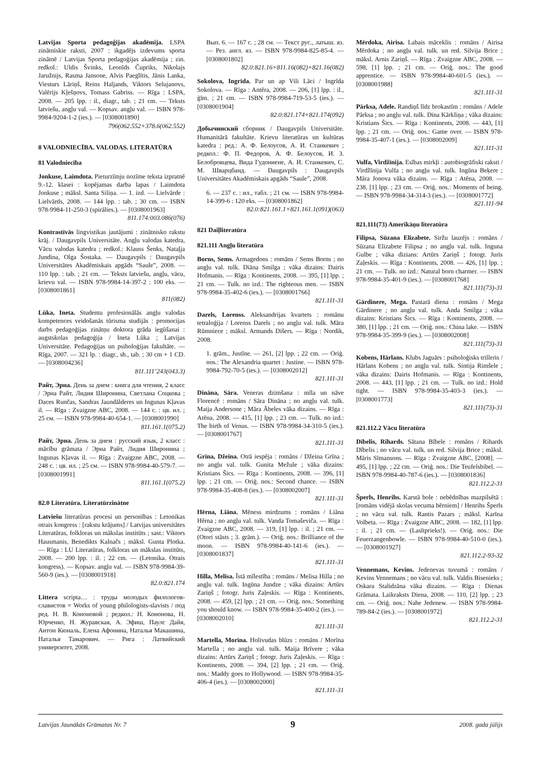Latvijas Sporta pedagoģijas akadēmija. LSPA zinātniskie raksti, 2007 : ikgadējs izdevums sporta zinātnē / Latvijas Sporta pedagoģijas akadēmija ; zin. redkol.: Uldis Švinks, Leonīds Čupriks, Nikolajs Jaružnijs, Rasma Jansone, Alvis Paeglītis, Jānis Lanka, Viesturs Lāriņš, Reins Haljands, Viktors Selujanovs, Valērijs Kļešņovs, Tomass Gabriss. — Rīga : LSPA, 2008. — 205 lpp. : il., diagr., tab. ; 21 cm. — Teksts latviešu, angļu val. — Kopsav. angļu val. — ISBN 978-9984-9204-1-2 (ies.). — [0308001890]
796(062.552+378.6(062.552)
8 VALODNIECĪBA. VALODAS. LITERATŪRA
81 Valodniecība
Jonkuse, Laimdota. Pieturzīmju nozīme teksta izpratnē 9.-12. klasei : kopējamas darba lapas / Laimdota Jonkuse ; māksl. Santa Siliņa. — 1. izd. — Lielvārde : Lielvārds, 2008. — 144 lpp. : tab. ; 30 cm. — ISBN 978-9984-11-250-3 (spirālies.). — [0308001963]
811.174:003.086(076)
Kontrastīvās lingvistikas jautājumi : zinātnisko rakstu krāj. / Daugavpils Universitāte. Angļu valodas katedra, Vācu valodas katedra ; redkol.: Klauss Šenks, Nataļja Jundina, Olga Šostaka. — Daugavpils : Daugavpils Universitātes Akadēmiskais apgāds “Saule”, 2008. — 110 lpp. : tab. ; 21 cm. — Teksts latviešu, angļu, vācu, krievu val. — ISBN 978-9984-14-397-2 : 100 eks. — [0308001861]
811(082)
Lūka, Ineta. Studentu profesionālās angļu valodas kompetences veidošanās tūrisma studijās : promocijas darbs pedagoģijas zinātņu doktora grāda iegūšanai : augstskolas pedagoģija / Ineta Lūka ; Latvijas Universitāte. Pedagoģijas un psiholoģijas fakultāte. — Rīga, 2007. — 321 lp. : diagr., sh., tab. ; 30 cm + 1 CD. — [0308004236]
811.111’243(043.3)
Райт, Эрна. День за днем : книга для чтения, 2 класс / Эрна Райт, Лидия Широнина, Светлана Соцкова ; Daces Runčas, Sandras Jaundālderes un Ingunas Kļavas il. — Rīga : Zvaigzne ABC, 2008. — 144 с. : цв. ил. ; 25 см. — ISBN 978-9984-40-654-1. — [0308001990]
811.161.1(075.2)
Райт, Эрна. День за днем : русский язык, 2 класс : mācību grāmata / Эрна Райт, Лидия Широнина ; Ingunas Kļavas il. — Rīga : Zvaigzne ABC, 2008. — 248 с. : цв. ил. ; 25 см. — ISBN 978-9984-40-579-7. — [0308001991]
811.161.1(075.2)
82.0 Literatūra. Literatūrzinātne
Latviešu literatūras procesi un personības : Letonikas otrais kongress : [rakstu krājums] / Latvijas universitātes Literatūras, folkloras un mākslas institūts ; sast.: Viktors Hausmanis, Benedikts Kalnačs ; māksl. Gunta Plotka. — Rīga : LU Literatūras, folkloras un mākslas institūts, 2008. — 200 lpp. : il. ; 22 cm. — (Letonika. Otrais kongress). — Kopsav. angļu val. — ISBN 978-9984-39-560-9 (ies.). — [0308001918]
82.0:821.174
Littera scripta… : труды молодых филологов-славистов = Works of young philologists-slavists / под ред. Н. В. Кононовой ; редкол.: Н. Кононова, Н. Юрченко, Н. Журавская, А. Эфиш, Паулс Дайя, Антон Кюналь, Елена Афонина, Наталья Макашина, Наталья Тамарович. — Рига : Латвийский университет, 2008.
Вып. 6. — 167 с. ; 28 см. — Текст рус., латыш. яз. — Рез. англ. яз. — ISBN 978-9984-825-85-4. — [0308001802]
82.0:821.16+811.16(082)+821.16(082)
Sokolova, Ingrīda. Par un ap Vili Lāci / Ingrīda Sokolova. — Rīga : Antēra, 2008. — 206, [1] lpp. : il., ģīm. ; 21 cm. — ISBN 978-9984-719-53-5 (ies.). — [0308001904]
82.0:821.174+821.174(092)
Добычинский сборник / Daugavpils Universitāte. Humanitārā fakultāte. Krievu literatūras un kultūras katedra ; ред.: А. Ф. Белоусов, А. И. Станкевич ; редкол.: Ф. П. Федоров, А. Ф. Белоусов, И. З. Белобровцева, Вида Гудониене, А. И. Станкевич, С. М. Шварцбанд. — Daugavpils : Daugavpils Universitātes Akadēmiskais apgāds “Saule”, 2008.
6. — 237 с. : ил., табл. ; 21 см. — ISBN 978-9984-14-399-6 : 120 eks. — [0308001862]
82.0:821.161.1+821.161.1(091)(063)
821 Daiļliteratūra
821.111 Angļu literatūra
Borns, Sems. Armagedons : romāns / Sems Borns ; no angļu val. tulk. Diāna Smilga ; vāka dizains: Dairis Hofmanis. — Rīga : Kontinents, 2008. — 395, [1] lpp. ; 21 cm. — Tulk. no izd.: The righteous men. — ISBN 978-9984-35-402-6 (ies.). — [0308001766]
821.111-31
Darels, Lorenss. Aleksandrijas kvartets : romānu tetraloģija / Lorenss Darels ; no angļu val. tulk. Māra Rūmniece ; māksl. Armands Dišers. — Rīga : Nordik, 2008.
1. grām., Justīne. — 261, [2] lpp. ; 22 cm. — Oriģ. nos.: The Alexandria quartet : Justine. — ISBN 978-9984-792-70-5 (ies.). — [0308002012]
821.111-31
Dināna, Sāra. Veneras dzimšana : mīla un nāve Florencē : romāns / Sāra Dināna ; no angļu val. tulk. Maija Andersone ; Māra Ābeles vāka dizains. — Rīga : Atēna, 2008. — 415, [1] lpp. ; 23 cm. — Tulk. no izd.: The birth of Venus. — ISBN 978-9984-34-310-5 (ies.). — [0308001767]
821.111-31
Grīna, Džeina. Otrā iespēja : romāns / Džeina Grīna ; no angļu val. tulk. Gunita Mežule ; vāka dizains: Kristians Šics. — Rīga : Kontinents, 2008. — 396, [1] lpp. ; 21 cm. — Oriģ. nos.: Second chance. — ISBN 978-9984-35-408-8 (ies.). — [0308002007]
821.111-31
Hērna, Liāna. Mēness mirdzums : romāns / Liāna Hērna ; no angļu val. tulk. Vanda Tomaševiča. — Rīga : Zvaigzne ABC, 2008. — 319, [1] lpp. : il. ; 21 cm. — (Otori stāsts ; 3. grām.). — Oriģ. nos.: Brilliance of the moon. — ISBN 978-9984-40-141-6 (ies.). — [0308001837]
821.111-31
Hilla, Melisa. Īstā mīlestība : romāns / Melisa Hilla ; no angļu val. tulk. Ingūna Jundze ; vāka dizains: Artūrs Zariņš ; fotogr. Juris Zaļeskis. — Rīga : Kontinents, 2008. — 459, [2] lpp. ; 21 cm. — Oriģ. nos.: Something you should know. — ISBN 978-9984-35-400-2 (ies.). — [0308002010]
821.111-31
Martella, Morīna. Holivudas blūzs : romāns / Morīna Martella ; no angļu val. tulk. Maija Brīvere ; vāka dizains: Artūrs Zariņš ; fotogr. Juris Zaļeskis. — Rīga : Kontinents, 2008. — 394, [2] lpp. ; 21 cm. — Oriģ. nos.: Maddy goes to Hollywood. — ISBN 978-9984-35-406-4 (ies.). — [0308002000]
821.111-31
Mērdoka, Airisa. Labais māceklis : romāns / Airisa Mērdoka ; no angļu val. tulk. un red. Silvija Brice ; māksl. Arnis Zariņš. — Rīga : Zvaigzne ABC, 2008. — 598, [1] lpp. ; 21 cm. — Oriģ. nos.: The good apprentice. — ISBN 978-9984-40-601-5 (ies.). — [0308001988]
821.111-31
Pārksa, Adele. Randiņš līdz brokastīm : romāns / Adele Pārksa ; no angļu val. tulk. Dina Kārkliņa ; vāka dizains: Kristians Šics. — Rīga : Kontinents, 2008. — 443, [1] lpp. ; 21 cm. — Oriģ. nos.: Game over. — ISBN 978-9984-35-407-1 (ies.). — [0308002009]
821.111-31
Vulfa, Virdžīnija. Esības mirkļi : autobiogrāfiski raksti / Virdžīnija Vulfa ; no angļu val. tulk. Ingūna Beķere ; Māra Jonova vāka dizains. — Rīga : Atēna, 2008. — 238, [1] lpp. ; 23 cm. — Oriģ. nos.: Moments of being. — ISBN 978-9984-34-314-3 (ies.). — [0308001772]
821.111-94
821.111(73) Amerikāņu literatūra
Filipsa, Sūzana Elizabete. Siržu lauzējs : romāns / Sūzana Elizabete Filipsa ; no angļu val. tulk. Inguna Gulbe ; vāka dizians: Artūrs Zariņš ; fotogr. Juris Zaļeskis. — Rīga : Kontinents, 2008. — 426, [1] lpp. ; 21 cm. — Tulk. no izd.: Natural born charmer. — ISBN 978-9984-35-401-9 (ies.). — [0308001768]
821.111(73)-31
Gārdinere, Mega. Pastarā diena : romāns / Mega Gārdinere ; no angļu val. tulk. Anda Smilga ; vāka dizains: Kristians Šics. — Rīga : Kontinents, 2008. — 380, [1] lpp. ; 21 cm. — Oriģ. nos.: China lake. — ISBN 978-9984-35-399-9 (ies.). — [0308002008]
821.111(73)-31
Kobens, Hārlans. Klubs Jaguārs : psiholoģisks trilleris / Hārlans Kobens ; no angļu val. tulk. Sintija Rimšele ; vāka dizains: Dairis Hofmanis. — Rīga : Kontinents, 2008. — 443, [1] lpp. ; 21 cm. — Tulk. no izd.: Hold tight. — ISBN 978-9984-35-403-3 (ies.). — [0308001773]
821.111(73)-31
821.112.2 Vācu literatūra
Dībelis, Rihards. Sātana Bībele : romāns / Rihards Dībelis ; no vācu val. tulk. un red. Silvija Brice ; māksl. Māris Sīmansons. — Rīga : Zvaigzne ABC, [2008]. — 495, [1] lpp. ; 22 cm. — Oriģ. nos.: Die Teufelsbibel. — ISBN 978-9984-40-787-6 (ies.). — [0308001836]
821.112.2-31
Šperls, Henrihs. Karstā bole : nebēdnības mazpilsētā : [romāns vidējā skolas vecuma bērniem] / Henrihs Šperls ; no vācu val. tulk. Rantis Pazars ; māksl. Karīna Volbeta. — Rīga : Zvaigzne ABC, 2008. — 182, [1] lpp. : il. ; 21 cm. — (Lasītprieks!). — Oriģ. nos.: Die Feuerzangenbowle. — ISBN 978-9984-40-510-0 (ies.). — [0308001927]
821.112.2-93-32
Vennemans, Kevins. Jedenevas tuvumā : romāns / Kevins Vennemans ; no vācu val. tulk. Valdis Bisenieks ; Oskara Stalidzāna vāka dizains. — Rīga : Dienas Grāmata. Laikraksts Diena, 2008. — 110, [2] lpp. ; 23 cm. — Oriģ. nos.: Nahe Jedenew. — ISBN 978-9984-789-84-2 (ies.). — [0308001972]
821.112.2-31
Latvijas Jaunākās Grāmatas Nr. 7 9 2008. gada jūlijs